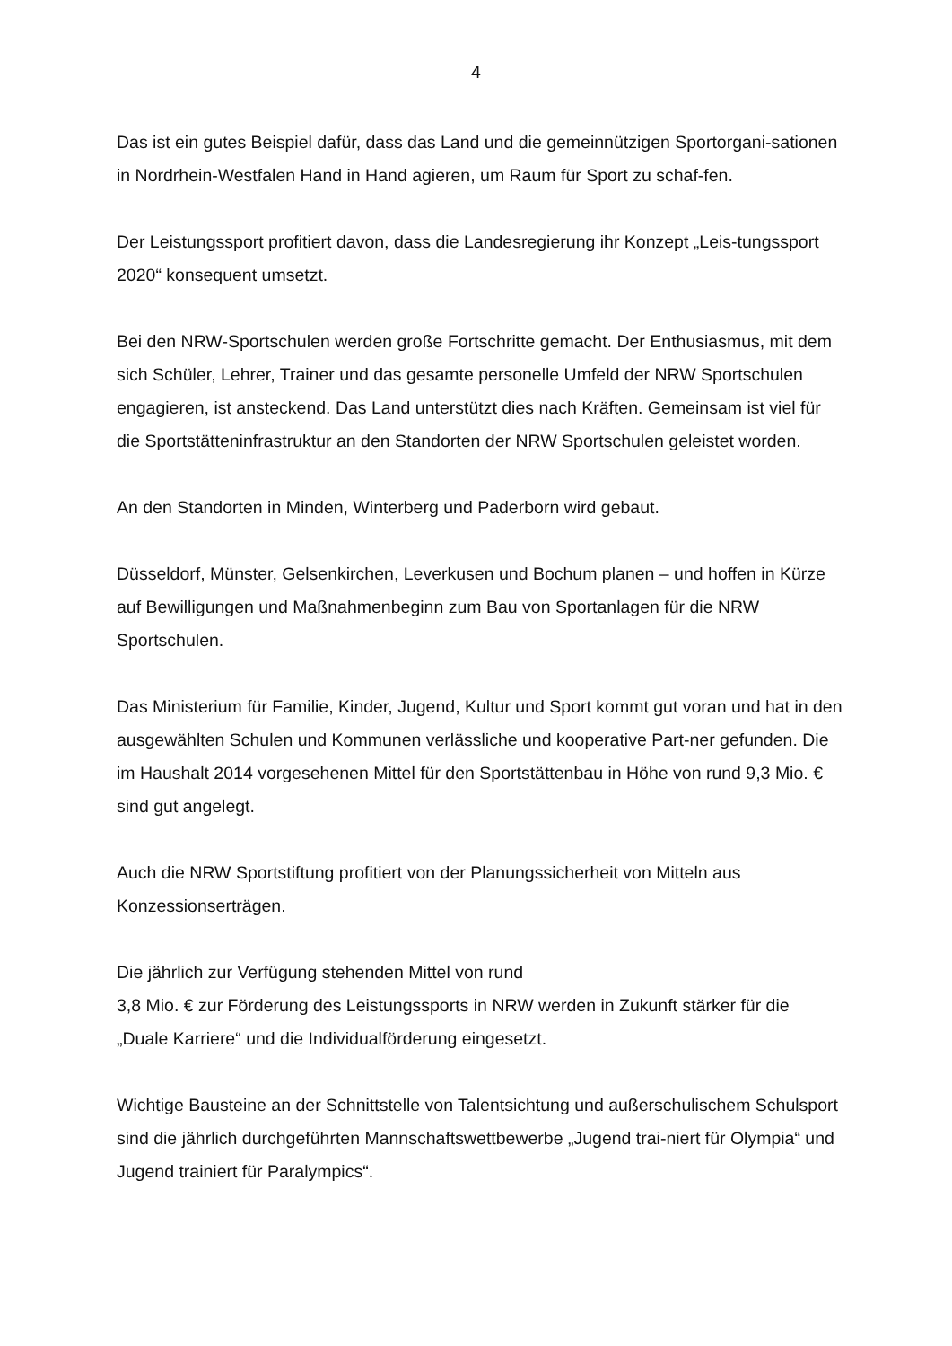4
Das ist ein gutes Beispiel dafür, dass das Land und die gemeinnützigen Sportorgani-sationen in Nordrhein-Westfalen Hand in Hand agieren, um Raum für Sport zu schaf-fen.
Der Leistungssport profitiert davon, dass die Landesregierung ihr Konzept „Leis-tungssport 2020“ konsequent umsetzt.
Bei den NRW-Sportschulen werden große Fortschritte gemacht. Der Enthusiasmus, mit dem sich Schüler, Lehrer, Trainer und das gesamte personelle Umfeld der NRW Sportschulen engagieren, ist ansteckend. Das Land unterstützt dies nach Kräften. Gemeinsam ist viel für die Sportstätteninfrastruktur an den Standorten der NRW Sportschulen geleistet worden.
An den Standorten in Minden, Winterberg und Paderborn wird gebaut.
Düsseldorf, Münster, Gelsenkirchen, Leverkusen und Bochum planen – und hoffen in Kürze auf Bewilligungen und Maßnahmenbeginn zum Bau von Sportanlagen für die NRW Sportschulen.
Das Ministerium für Familie, Kinder, Jugend, Kultur und Sport kommt gut voran und hat in den ausgewählten Schulen und Kommunen verlässliche und kooperative Part-ner gefunden. Die im Haushalt 2014 vorgesehenen Mittel für den Sportstättenbau in Höhe von rund 9,3 Mio. € sind gut angelegt.
Auch die NRW Sportstiftung profitiert von der Planungssicherheit von Mitteln aus Konzessionserträgen.
Die jährlich zur Verfügung stehenden Mittel von rund
3,8 Mio. € zur Förderung des Leistungssports in NRW werden in Zukunft stärker für die „Duale Karriere“ und die Individualförderung eingesetzt.
Wichtige Bausteine an der Schnittstelle von Talentsichtung und außerschulischem Schulsport sind die jährlich durchgeführten Mannschaftswettbewerbe „Jugend trai-niert für Olympia“ und Jugend trainiert für Paralympics“.